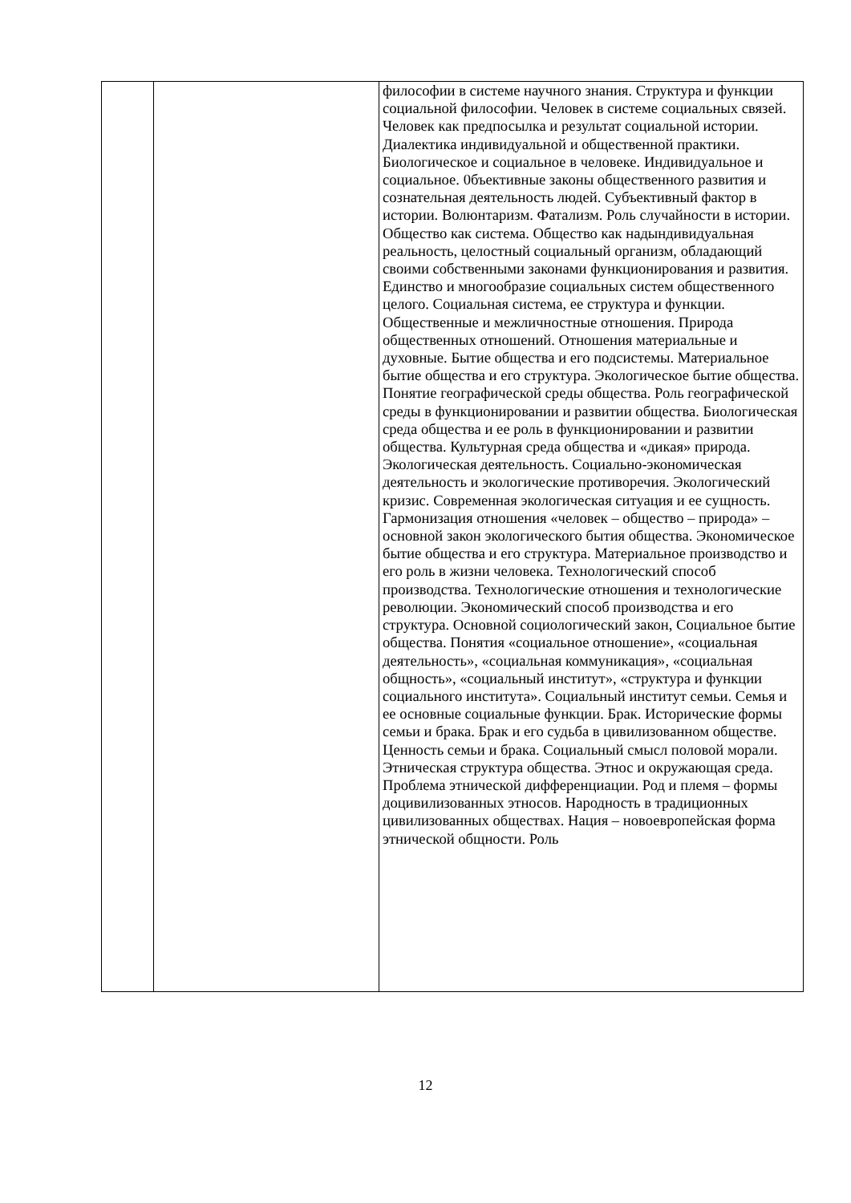| | | философии в системе научного знания. Структура и функции социальной философии. Человек в системе социальных связей. Человек как предпосылка и результат социальной истории. Диалектика индивидуальной и общественной практики. Биологическое и социальное в человеке. Индивидуальное и социальное. 0бъективные законы общественного развития и сознательная деятельность людей. Субъективный фактор в истории. Волюнтаризм. Фатализм. Роль случайности в истории. Общество как система. Общество как надындивидуальная реальность, целостный социальный организм, обладающий своими собственными законами функционирования и развития. Единство и многообразие социальных систем общественного целого. Социальная система, ее структура и функции. Общественные и межличностные отношения. Природа общественных отношений. Отношения материальные и духовные. Бытие общества и его подсистемы. Материальное бытие общества и его структура. Экологическое бытие общества. Понятие географической среды общества. Роль географической среды в функционировании и развитии общества. Биологическая среда общества и ее роль в функционировании и развитии общества. Культурная среда общества и «дикая» природа. Экологическая деятельность. Социально-экономическая деятельность и экологические противоречия. Экологический кризис. Современная экологическая ситуация и ее сущность. Гармонизация отношения «человек – общество – природа» – основной закон экологического бытия общества. Экономическое бытие общества и его структура. Материальное производство и его роль в жизни человека. Технологический способ производства. Технологические отношения и технологические революции. Экономический способ производства и его структура. Основной социологический закон, Социальное бытие общества. Понятия «социальное отношение», «социальная деятельность», «социальная коммуникация», «социальная общность», «социальный институт», «структура и функции социального института». Социальный институт семьи. Семья и ее основные социальные функции. Брак. Исторические формы семьи и брака. Брак и его судьба в цивилизованном обществе. Ценность семьи и брака. Социальный смысл половой морали. Этническая структура общества. Этнос и окружающая среда. Проблема этнической дифференциации. Род и племя – формы доцивилизованных этносов. Народность в традиционных цивилизованных обществах. Нация – новоевропейская форма этнической общности. Роль |
12